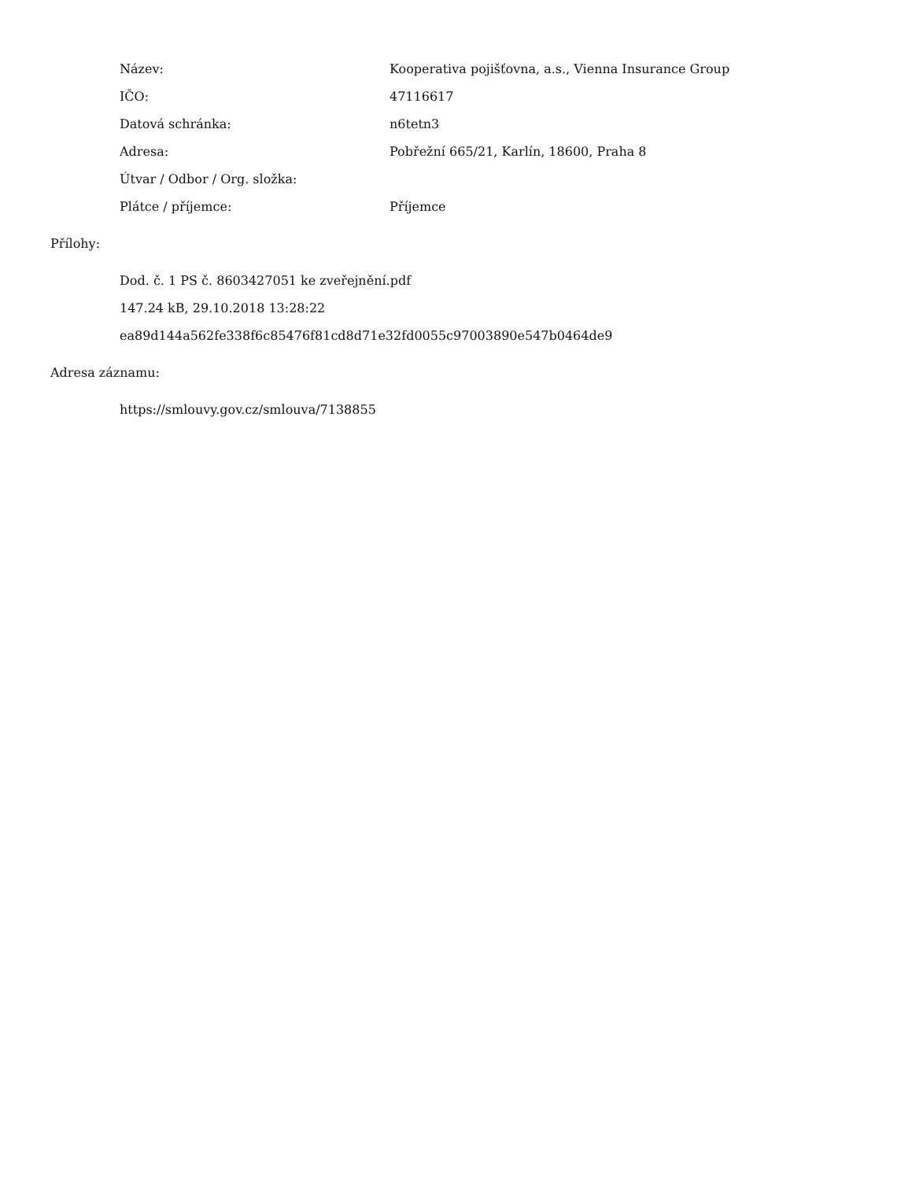| Název: | Kooperativa pojišťovna, a.s., Vienna Insurance Group |
| IČO: | 47116617 |
| Datová schránka: | n6tetn3 |
| Adresa: | Pobřežní 665/21, Karlín, 18600, Praha 8 |
| Útvar / Odbor / Org. složka: | |
| Plátce / příjemce: | Příjemce |
Přílohy:
Dod. č. 1 PS č. 8603427051 ke zveřejnění.pdf
147.24 kB, 29.10.2018 13:28:22
ea89d144a562fe338f6c85476f81cd8d71e32fd0055c97003890e547b0464de9
Adresa záznamu:
https://smlouvy.gov.cz/smlouva/7138855